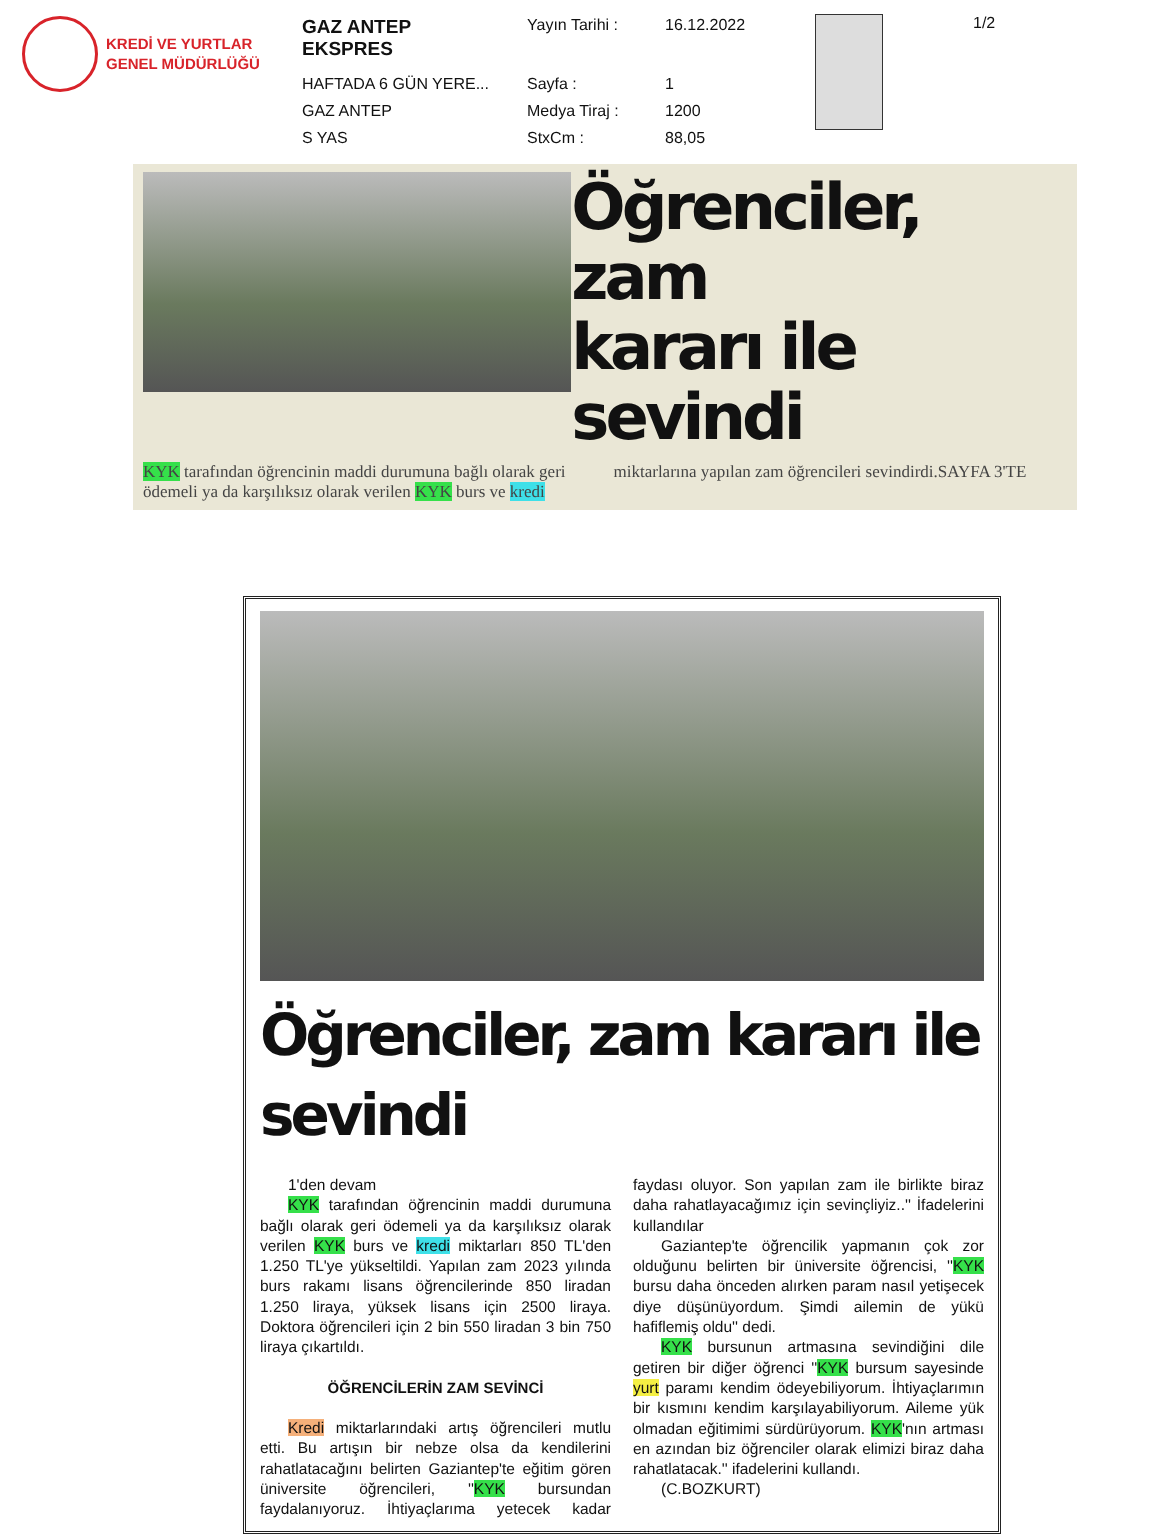KREDİ VE YURTLAR
GENEL MÜDÜRLÜĞÜ
| GAZ ANTEP EKSPRES | Yayın Tarihi : | 16.12.2022 |
| HAFTADA 6 GÜN YERE... | Sayfa : | 1 |
| GAZ ANTEP | Medya Tiraj : | 1200 |
| S YAS | StxCm : | 88,05 |
1/2
Öğrenciler, zam
kararı ile sevindi
KYK tarafından öğrencinin maddi durumuna bağlı olarak geri ödemeli ya da karşılıksız olarak verilen KYK burs ve kredi miktarlarına yapılan zam öğrencileri sevindirdi.SAYFA 3'TE
Öğrenciler, zam kararı ile sevindi
1'den devam
KYK tarafından öğrencinin maddi durumuna bağlı olarak geri ödemeli ya da karşılıksız olarak verilen KYK burs ve kredi miktarları 850 TL'den 1.250 TL'ye yükseltildi. Yapılan zam 2023 yılında burs rakamı lisans öğrencilerinde 850 liradan 1.250 liraya, yüksek lisans için 2500 liraya. Doktora öğrencileri için 2 bin 550 liradan 3 bin 750 liraya çıkartıldı.
ÖĞRENCİLERİN ZAM SEVİNCİ
Kredi miktarlarındaki artış öğrencileri mutlu etti. Bu artışın bir nebze olsa da kendilerini rahatlatacağını belirten Gaziantep'te eğitim gören üniversite öğrencileri, ''KYK bursundan faydalanıyoruz. İhtiyaçlarıma yetecek kadar faydası oluyor. Son yapılan zam ile birlikte biraz daha rahatlayacağımız için sevinçliyiz..'' İfadelerini kullandılar
Gaziantep'te öğrencilik yapmanın çok zor olduğunu belirten bir üniversite öğrencisi, ''KYK bursu daha önceden alırken param nasıl yetişecek diye düşünüyordum. Şimdi ailemin de yükü hafiflemiş oldu'' dedi.
KYK bursunun artmasına sevindiğini dile getiren bir diğer öğrenci ''KYK bursum sayesinde yurt paramı kendim ödeyebiliyorum. İhtiyaçlarımın bir kısmını kendim karşılayabiliyorum. Aileme yük olmadan eğitimimi sürdürüyorum. KYK'nın artması en azından biz öğrenciler olarak elimizi biraz daha rahatlatacak.'' ifadelerini kullandı.
(C.BOZKURT)